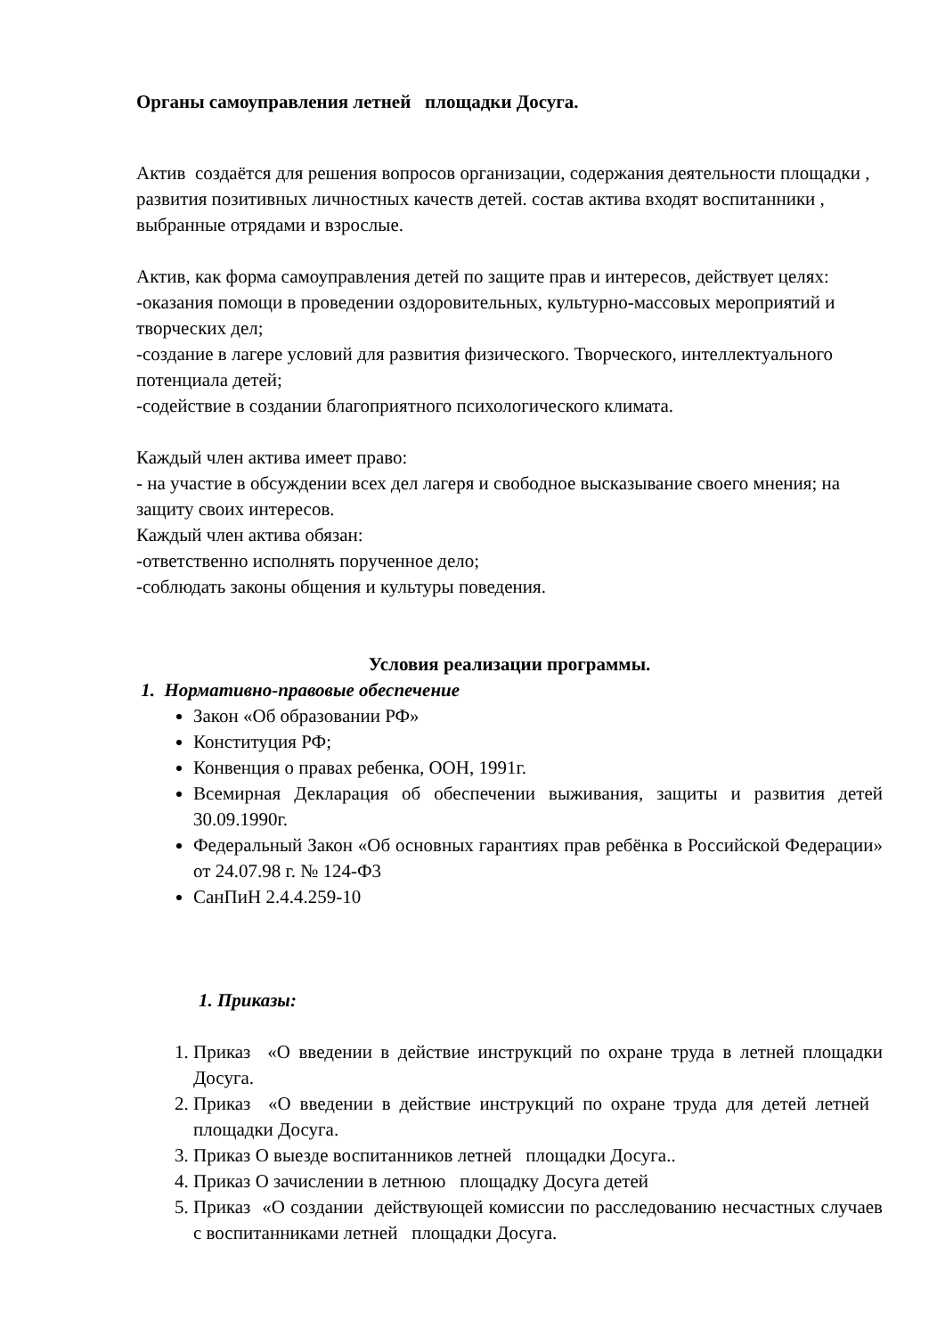Органы самоуправления летней площадки Досуга.
Актив создаётся для решения вопросов организации, содержания деятельности площадки , развития позитивных личностных качеств детей. состав актива входят воспитанники , выбранные отрядами и взрослые.
Актив, как форма самоуправления детей по защите прав и интересов, действует целях:
-оказания помощи в проведении оздоровительных, культурно-массовых мероприятий и творческих дел;
-создание в лагере условий для развития физического. Творческого, интеллектуального потенциала детей;
-содействие в создании благоприятного психологического климата.
Каждый член актива имеет право:
- на участие в обсуждении всех дел лагеря и свободное высказывание своего мнения; на защиту своих интересов.
Каждый член актива обязан:
-ответственно исполнять порученное дело;
-соблюдать законы общения и культуры поведения.
Условия реализации программы.
1. Нормативно-правовые обеспечение
Закон «Об образовании РФ»
Конституция РФ;
Конвенция о правах ребенка, ООН, 1991г.
Всемирная Декларация об обеспечении выживания, защиты и развития детей 30.09.1990г.
Федеральный Закон «Об основных гарантиях прав ребёнка в Российской Федерации» от 24.07.98 г. № 124-Ф3
СанПиН 2.4.4.259-10
1. Приказы:
1. Приказ «О введении в действие инструкций по охране труда в летней площадки Досуга.
2. Приказ «О введении в действие инструкций по охране труда для детей летней площадки Досуга.
3. Приказ О выезде воспитанников летней площадки Досуга..
4. Приказ О зачислении в летнюю площадку Досуга детей
5. Приказ «О создании действующей комиссии по расследованию несчастных случаев с воспитанниками летней площадки Досуга.